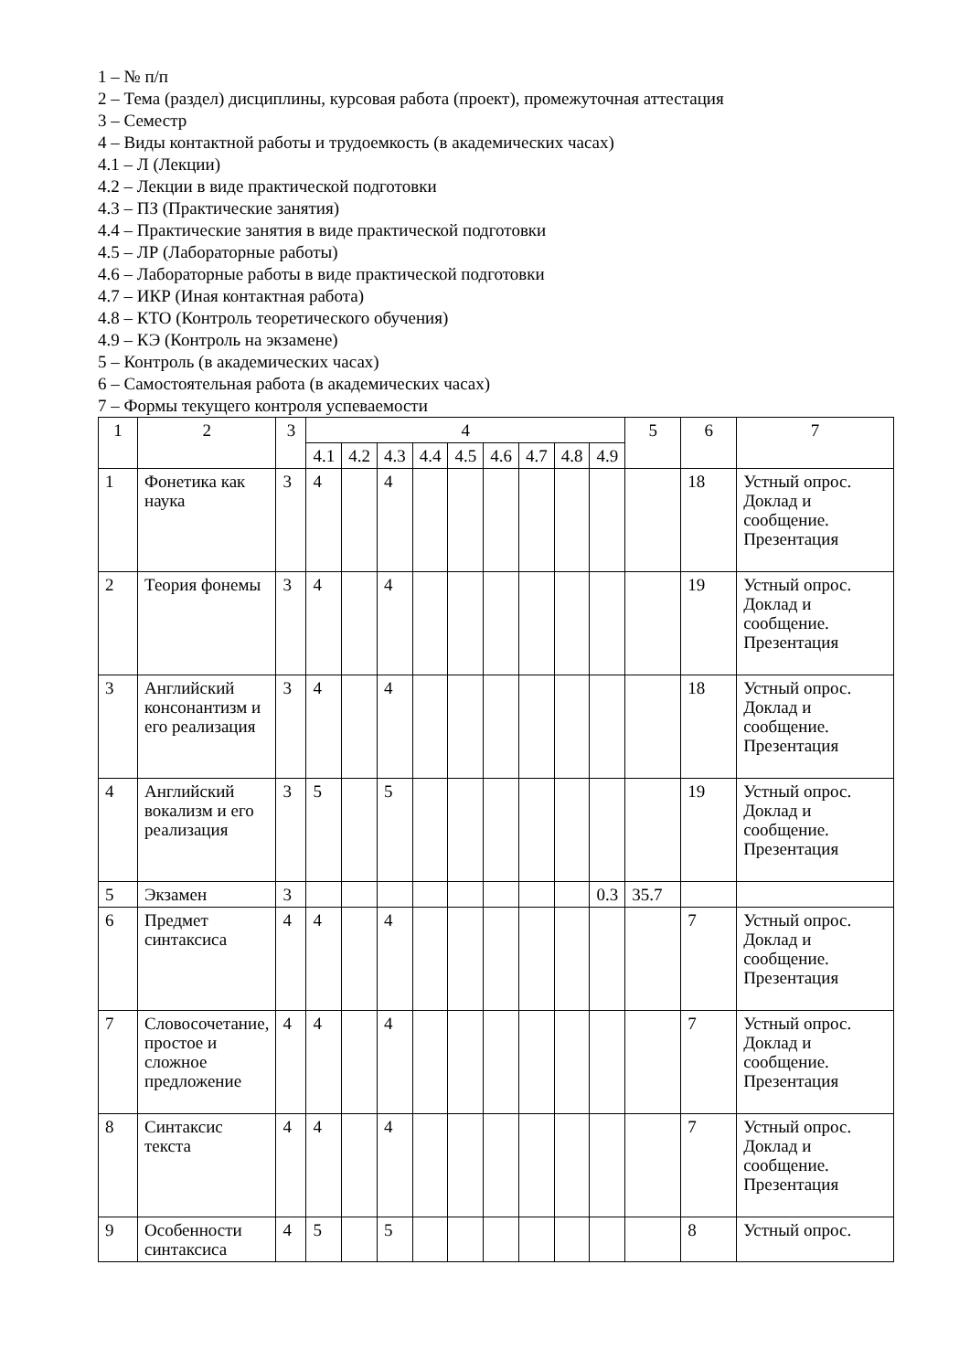1 – № п/п
2 – Тема (раздел) дисциплины, курсовая работа (проект), промежуточная аттестация
3 – Семестр
4 – Виды контактной работы и трудоемкость (в академических часах)
4.1 – Л (Лекции)
4.2 – Лекции в виде практической подготовки
4.3 – ПЗ (Практические занятия)
4.4 – Практические занятия в виде практической подготовки
4.5 – ЛР (Лабораторные работы)
4.6 – Лабораторные работы в виде практической подготовки
4.7 – ИКР (Иная контактная работа)
4.8 – КТО (Контроль теоретического обучения)
4.9 – КЭ (Контроль на экзамене)
5 – Контроль (в академических часах)
6 – Самостоятельная работа (в академических часах)
7 – Формы текущего контроля успеваемости
| 1 | 2 | 3 | 4 | | | | | | | | | 5 | 6 | 7 |
| | | | 4.1 | 4.2 | 4.3 | 4.4 | 4.5 | 4.6 | 4.7 | 4.8 | 4.9 | | | |
| 1 | Фонетика как наука | 3 | 4 | | 4 | | | | | | | | 18 | Устный опрос. Доклад и сообщение. Презентация |
| 2 | Теория фонемы | 3 | 4 | | 4 | | | | | | | | 19 | Устный опрос. Доклад и сообщение. Презентация |
| 3 | Английский консонантизм и его реализация | 3 | 4 | | 4 | | | | | | | | 18 | Устный опрос. Доклад и сообщение. Презентация |
| 4 | Английский вокализм и его реализация | 3 | 5 | | 5 | | | | | | | | 19 | Устный опрос. Доклад и сообщение. Презентация |
| 5 | Экзамен | 3 | | | | | | | | | 0.3 | 35.7 | | |
| 6 | Предмет синтаксиса | 4 | 4 | | 4 | | | | | | | | 7 | Устный опрос. Доклад и сообщение. Презентация |
| 7 | Словосочетание, простое и сложное предложение | 4 | 4 | | 4 | | | | | | | | 7 | Устный опрос. Доклад и сообщение. Презентация |
| 8 | Синтаксис текста | 4 | 4 | | 4 | | | | | | | | 7 | Устный опрос. Доклад и сообщение. Презентация |
| 9 | Особенности синтаксиса | 4 | 5 | | 5 | | | | | | | | 8 | Устный опрос. |